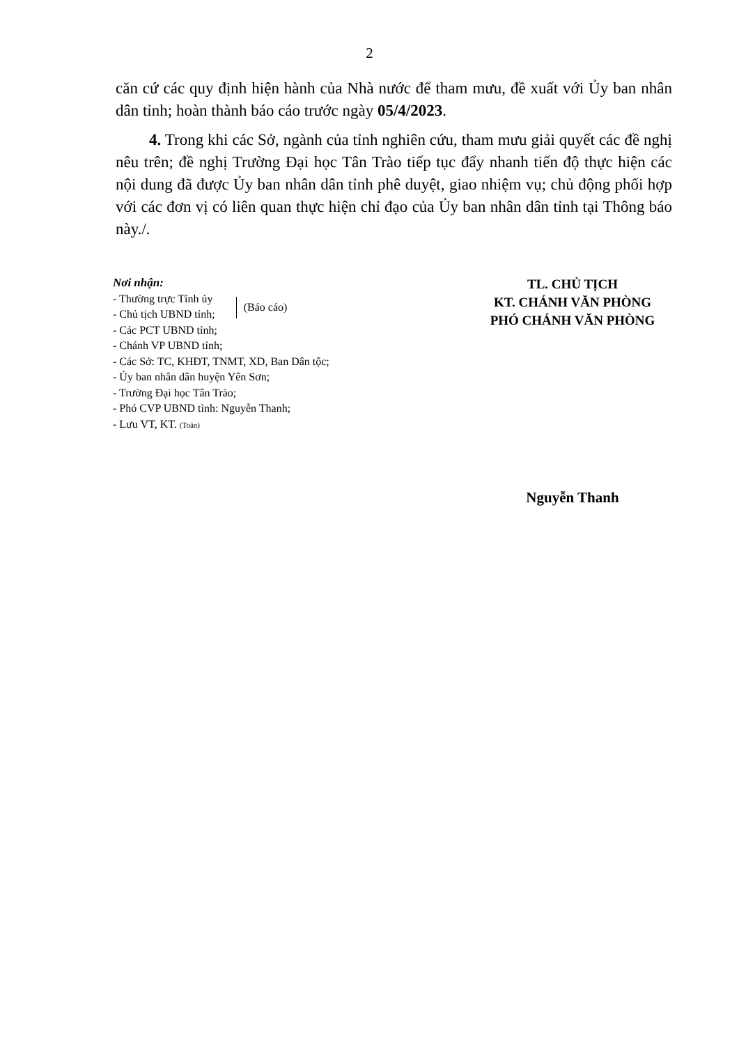2
căn cứ các quy định hiện hành của Nhà nước để tham mưu, đề xuất với Ủy ban nhân dân tỉnh; hoàn thành báo cáo trước ngày 05/4/2023.
4. Trong khi các Sở, ngành của tỉnh nghiên cứu, tham mưu giải quyết các đề nghị nêu trên; đề nghị Trường Đại học Tân Trào tiếp tục đẩy nhanh tiến độ thực hiện các nội dung đã được Ủy ban nhân dân tỉnh phê duyệt, giao nhiệm vụ; chủ động phối hợp với các đơn vị có liên quan thực hiện chỉ đạo của Ủy ban nhân dân tỉnh tại Thông báo này./.
Nơi nhận:
- Thường trực Tỉnh ủy
- Chủ tịch UBND tỉnh;
(Báo cáo)
- Các PCT UBND tỉnh;
- Chánh VP UBND tỉnh;
- Các Sở: TC, KHĐT, TNMT, XD, Ban Dân tộc;
- Ủy ban nhân dân huyện Yên Sơn;
- Trường Đại học Tân Trào;
- Phó CVP UBND tỉnh: Nguyễn Thanh;
- Lưu VT, KT. (Toản)
TL. CHỦ TỊCH
KT. CHÁNH VĂN PHÒNG
PHÓ CHÁNH VĂN PHÒNG
Nguyễn Thanh